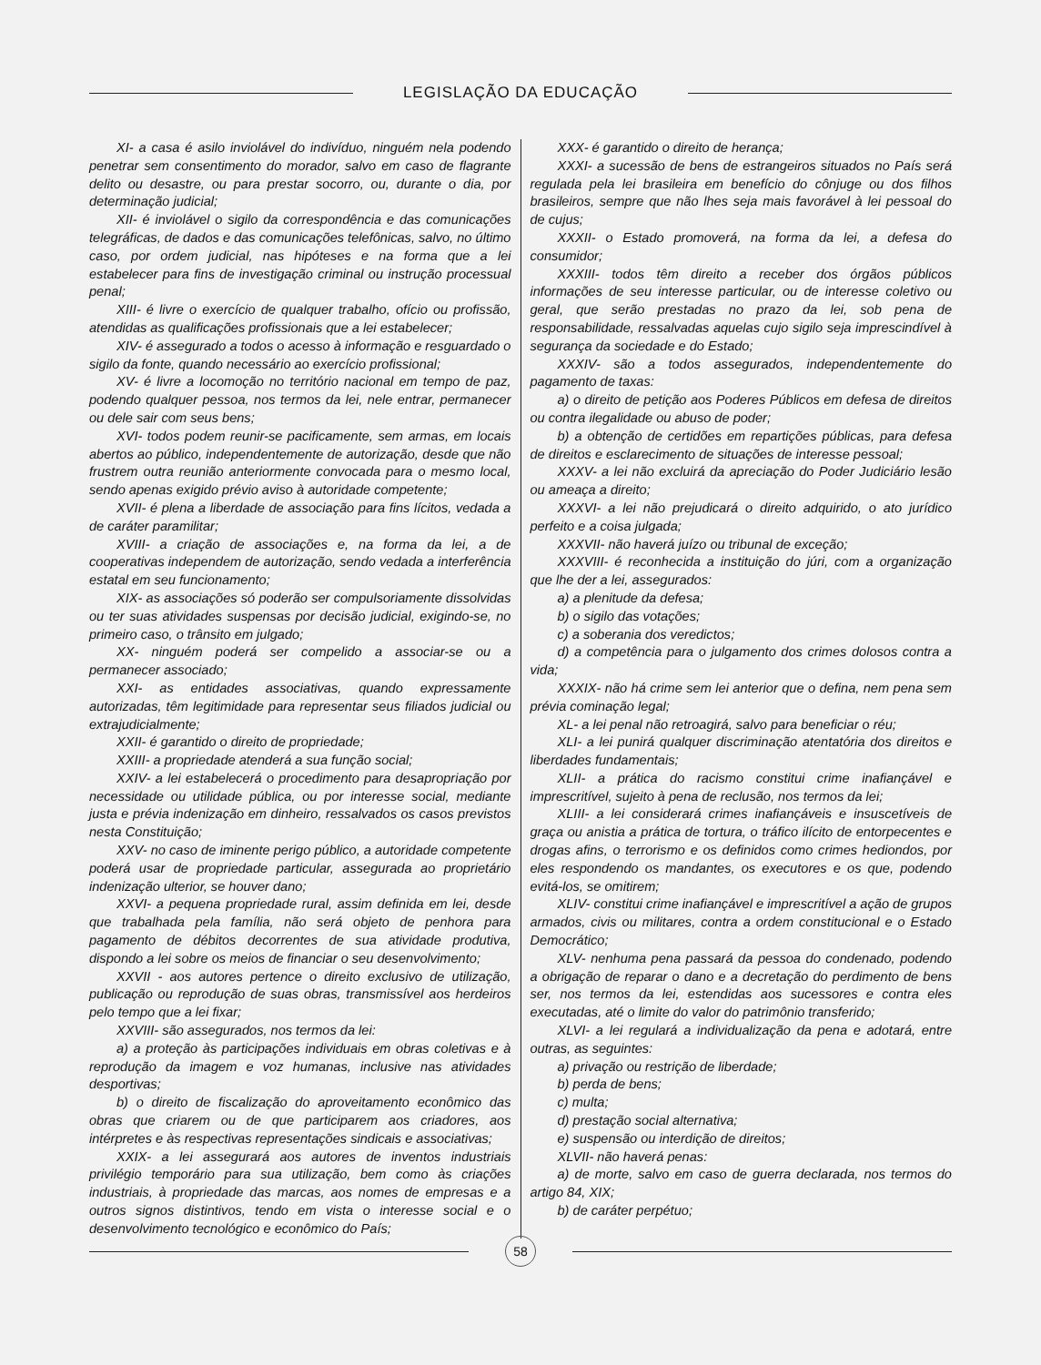LEGISLAÇÃO DA EDUCAÇÃO
XI- a casa é asilo inviolável do indivíduo, ninguém nela podendo penetrar sem consentimento do morador, salvo em caso de flagrante delito ou desastre, ou para prestar socorro, ou, durante o dia, por determinação judicial;
XII- é inviolável o sigilo da correspondência e das comunicações telegráficas, de dados e das comunicações telefônicas, salvo, no último caso, por ordem judicial, nas hipóteses e na forma que a lei estabelecer para fins de investigação criminal ou instrução processual penal;
XIII- é livre o exercício de qualquer trabalho, ofício ou profissão, atendidas as qualificações profissionais que a lei estabelecer;
XIV- é assegurado a todos o acesso à informação e resguardado o sigilo da fonte, quando necessário ao exercício profissional;
XV- é livre a locomoção no território nacional em tempo de paz, podendo qualquer pessoa, nos termos da lei, nele entrar, permanecer ou dele sair com seus bens;
XVI- todos podem reunir-se pacificamente, sem armas, em locais abertos ao público, independentemente de autorização, desde que não frustrem outra reunião anteriormente convocada para o mesmo local, sendo apenas exigido prévio aviso à autoridade competente;
XVII- é plena a liberdade de associação para fins lícitos, vedada a de caráter paramilitar;
XVIII- a criação de associações e, na forma da lei, a de cooperativas independem de autorização, sendo vedada a interferência estatal em seu funcionamento;
XIX- as associações só poderão ser compulsoriamente dissolvidas ou ter suas atividades suspensas por decisão judicial, exigindo-se, no primeiro caso, o trânsito em julgado;
XX- ninguém poderá ser compelido a associar-se ou a permanecer associado;
XXI- as entidades associativas, quando expressamente autorizadas, têm legitimidade para representar seus filiados judicial ou extrajudicialmente;
XXII- é garantido o direito de propriedade;
XXIII- a propriedade atenderá a sua função social;
XXIV- a lei estabelecerá o procedimento para desapropriação por necessidade ou utilidade pública, ou por interesse social, mediante justa e prévia indenização em dinheiro, ressalvados os casos previstos nesta Constituição;
XXV- no caso de iminente perigo público, a autoridade competente poderá usar de propriedade particular, assegurada ao proprietário indenização ulterior, se houver dano;
XXVI- a pequena propriedade rural, assim definida em lei, desde que trabalhada pela família, não será objeto de penhora para pagamento de débitos decorrentes de sua atividade produtiva, dispondo a lei sobre os meios de financiar o seu desenvolvimento;
XXVII - aos autores pertence o direito exclusivo de utilização, publicação ou reprodução de suas obras, transmissível aos herdeiros pelo tempo que a lei fixar;
XXVIII- são assegurados, nos termos da lei:
a) a proteção às participações individuais em obras coletivas e à reprodução da imagem e voz humanas, inclusive nas atividades desportivas;
b) o direito de fiscalização do aproveitamento econômico das obras que criarem ou de que participarem aos criadores, aos intérpretes e às respectivas representações sindicais e associativas;
XXIX- a lei assegurará aos autores de inventos industriais privilégio temporário para sua utilização, bem como às criações industriais, à propriedade das marcas, aos nomes de empresas e a outros signos distintivos, tendo em vista o interesse social e o desenvolvimento tecnológico e econômico do País;
XXX- é garantido o direito de herança;
XXXI- a sucessão de bens de estrangeiros situados no País será regulada pela lei brasileira em benefício do cônjuge ou dos filhos brasileiros, sempre que não lhes seja mais favorável à lei pessoal do de cujus;
XXXII- o Estado promoverá, na forma da lei, a defesa do consumidor;
XXXIII- todos têm direito a receber dos órgãos públicos informações de seu interesse particular, ou de interesse coletivo ou geral, que serão prestadas no prazo da lei, sob pena de responsabilidade, ressalvadas aquelas cujo sigilo seja imprescindível à segurança da sociedade e do Estado;
XXXIV- são a todos assegurados, independentemente do pagamento de taxas:
a) o direito de petição aos Poderes Públicos em defesa de direitos ou contra ilegalidade ou abuso de poder;
b) a obtenção de certidões em repartições públicas, para defesa de direitos e esclarecimento de situações de interesse pessoal;
XXXV- a lei não excluirá da apreciação do Poder Judiciário lesão ou ameaça a direito;
XXXVI- a lei não prejudicará o direito adquirido, o ato jurídico perfeito e a coisa julgada;
XXXVII- não haverá juízo ou tribunal de exceção;
XXXVIII- é reconhecida a instituição do júri, com a organização que lhe der a lei, assegurados:
a) a plenitude da defesa;
b) o sigilo das votações;
c) a soberania dos veredictos;
d) a competência para o julgamento dos crimes dolosos contra a vida;
XXXIX- não há crime sem lei anterior que o defina, nem pena sem prévia cominação legal;
XL- a lei penal não retroagirá, salvo para beneficiar o réu;
XLI- a lei punirá qualquer discriminação atentatória dos direitos e liberdades fundamentais;
XLII- a prática do racismo constitui crime inafiançável e imprescritível, sujeito à pena de reclusão, nos termos da lei;
XLIII- a lei considerará crimes inafiançáveis e insuscetíveis de graça ou anistia a prática de tortura, o tráfico ilícito de entorpecentes e drogas afins, o terrorismo e os definidos como crimes hediondos, por eles respondendo os mandantes, os executores e os que, podendo evitá-los, se omitirem;
XLIV- constitui crime inafiançável e imprescritível a ação de grupos armados, civis ou militares, contra a ordem constitucional e o Estado Democrático;
XLV- nenhuma pena passará da pessoa do condenado, podendo a obrigação de reparar o dano e a decretação do perdimento de bens ser, nos termos da lei, estendidas aos sucessores e contra eles executadas, até o limite do valor do patrimônio transferido;
XLVI- a lei regulará a individualização da pena e adotará, entre outras, as seguintes:
a) privação ou restrição de liberdade;
b) perda de bens;
c) multa;
d) prestação social alternativa;
e) suspensão ou interdição de direitos;
XLVII- não haverá penas:
a) de morte, salvo em caso de guerra declarada, nos termos do artigo 84, XIX;
b) de caráter perpétuo;
58